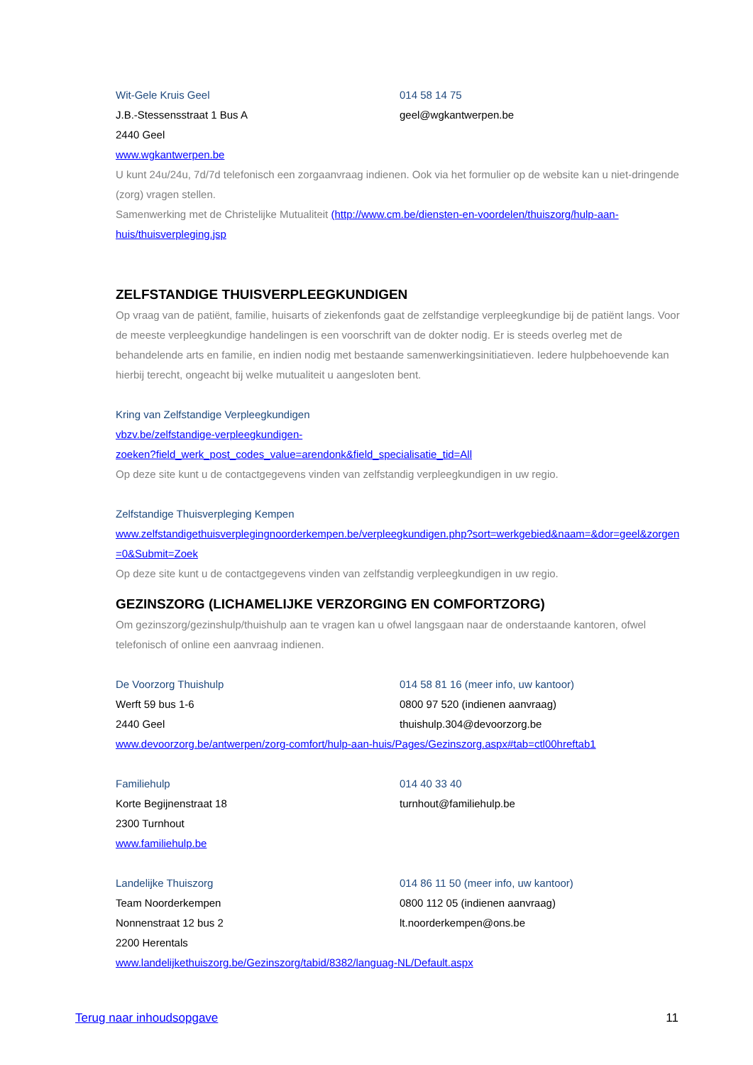Wit-Gele Kruis Geel 014 58 14 75
J.B.-Stessensstraat 1 Bus A geel@wgkantwerpen.be
2440 Geel
www.wgkantwerpen.be
U kunt 24u/24u, 7d/7d telefonisch een zorgaanvraag indienen. Ook via het formulier op de website kan u niet-dringende (zorg) vragen stellen.
Samenwerking met de Christelijke Mutualiteit (http://www.cm.be/diensten-en-voordelen/thuiszorg/hulp-aan-huis/thuisverpleging.jsp
ZELFSTANDIGE THUISVERPLEEGKUNDIGEN
Op vraag van de patiënt, familie, huisarts of ziekenfonds gaat de zelfstandige verpleegkundige bij de patiënt langs. Voor de meeste verpleegkundige handelingen is een voorschrift van de dokter nodig. Er is steeds overleg met de behandelende arts en familie, en indien nodig met bestaande samenwerkingsinitiatieven. Iedere hulpbehoevende kan hierbij terecht, ongeacht bij welke mutualiteit u aangesloten bent.
Kring van Zelfstandige Verpleegkundigen
vbzv.be/zelfstandige-verpleegkundigen-
zoeken?field_werk_post_codes_value=arendonk&field_specialisatie_tid=All
Op deze site kunt u de contactgegevens vinden van zelfstandig verpleegkundigen in uw regio.
Zelfstandige Thuisverpleging Kempen
www.zelfstandigethuisverplegingnoorderkempen.be/verpleegkundigen.php?sort=werkgebied&naam=&dor=geel&zorgen=0&Submit=Zoek
Op deze site kunt u de contactgegevens vinden van zelfstandig verpleegkundigen in uw regio.
GEZINSZORG (LICHAMELIJKE VERZORGING EN COMFORTZORG)
Om gezinszorg/gezinshulp/thuishulp aan te vragen kan u ofwel langsgaan naar de onderstaande kantoren, ofwel telefonisch of online een aanvraag indienen.
De Voorzorg Thuishulp 014 58 81 16 (meer info, uw kantoor)
Werft 59 bus 1-6 0800 97 520 (indienen aanvraag)
2440 Geel thuishulp.304@devoorzorg.be
www.devoorzorg.be/antwerpen/zorg-comfort/hulp-aan-huis/Pages/Gezinszorg.aspx#tab=ctl00hreftab1
Familiehulp 014 40 33 40
Korte Begijnenstraat 18 turnhout@familiehulp.be
2300 Turnhout
www.familiehulp.be
Landelijke Thuiszorg 014 86 11 50 (meer info, uw kantoor)
Team Noorderkempen 0800 112 05 (indienen aanvraag)
Nonnenstraat 12 bus 2 lt.noorderkempen@ons.be
2200 Herentals
www.landelijkethuiszorg.be/Gezinszorg/tabid/8382/languag-NL/Default.aspx
Terug naar inhoudsopgave 11